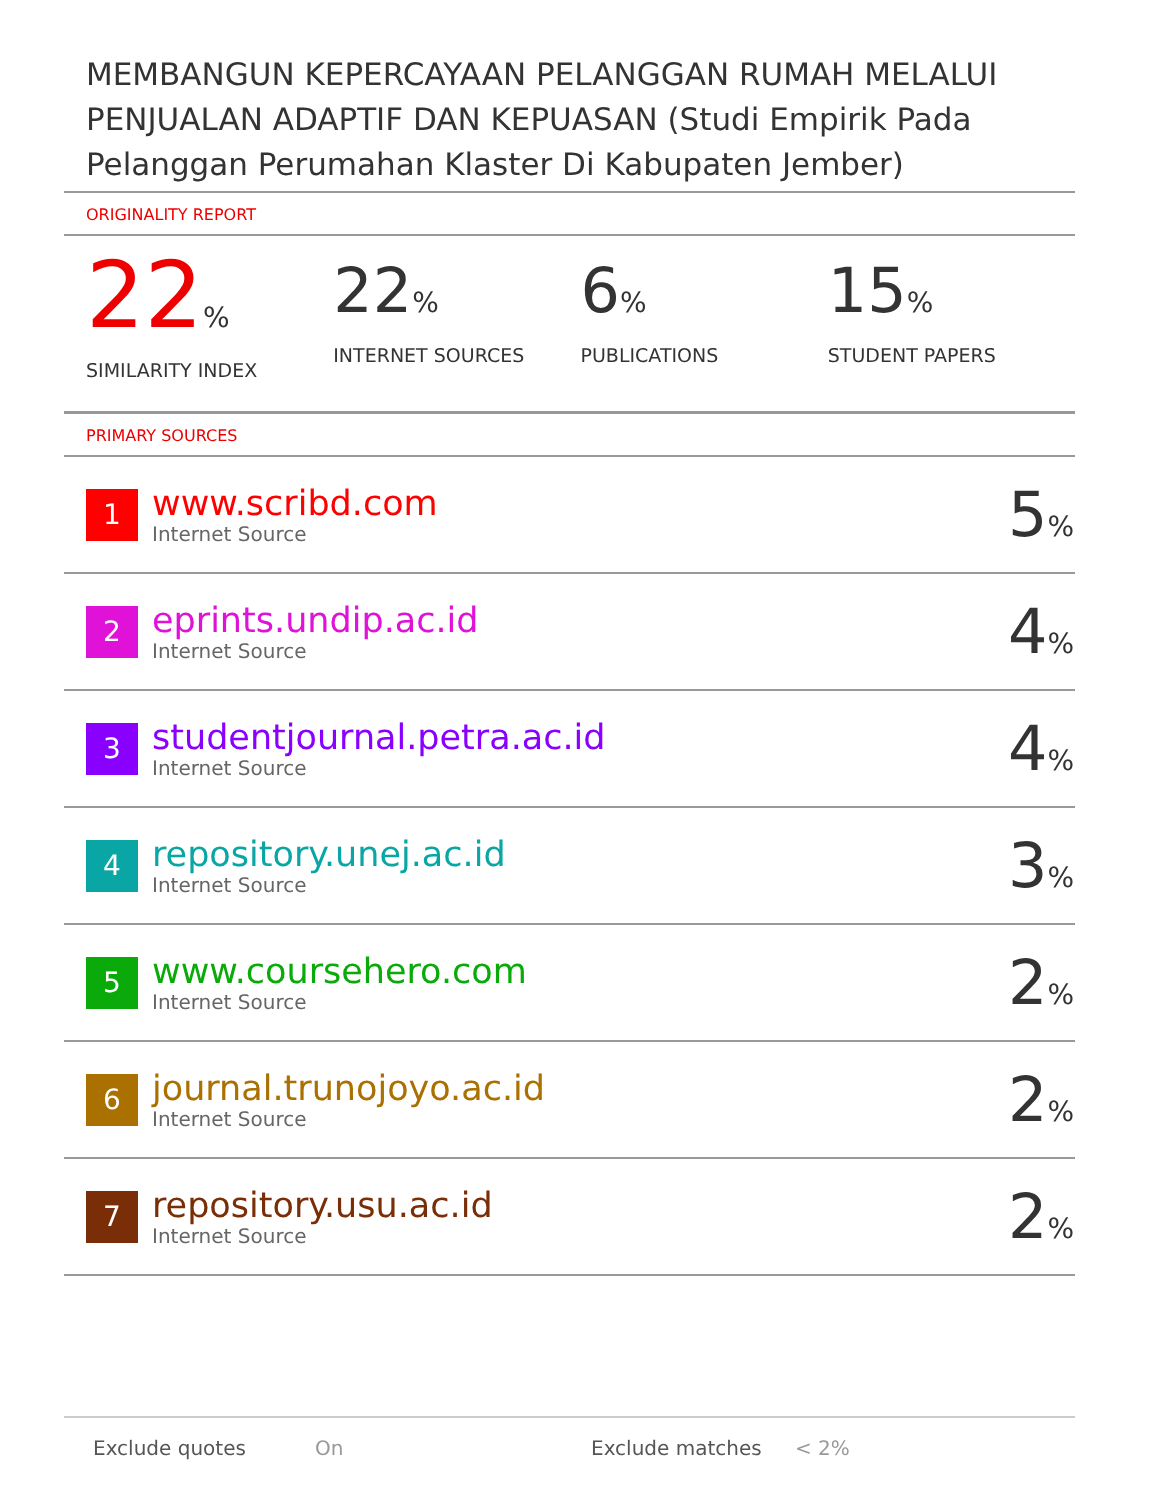MEMBANGUN KEPERCAYAAN PELANGGAN RUMAH MELALUI PENJUALAN ADAPTIF DAN KEPUASAN (Studi Empirik Pada Pelanggan Perumahan Klaster Di Kabupaten Jember)
ORIGINALITY REPORT
22%
SIMILARITY INDEX
22%
INTERNET SOURCES
6%
PUBLICATIONS
15%
STUDENT PAPERS
PRIMARY SOURCES
| 1 | www.scribd.com Internet Source | 5 % |
| 2 | eprints.undip.ac.id Internet Source | 4 % |
| 3 | studentjournal.petra.ac.id Internet Source | 4 % |
| 4 | repository.unej.ac.id Internet Source | 3 % |
| 5 | www.coursehero.com Internet Source | 2 % |
| 6 | journal.trunojoyo.ac.id Internet Source | 2 % |
| 7 | repository.usu.ac.id Internet Source | 2 % |
Exclude quotes On Exclude matches < 2%